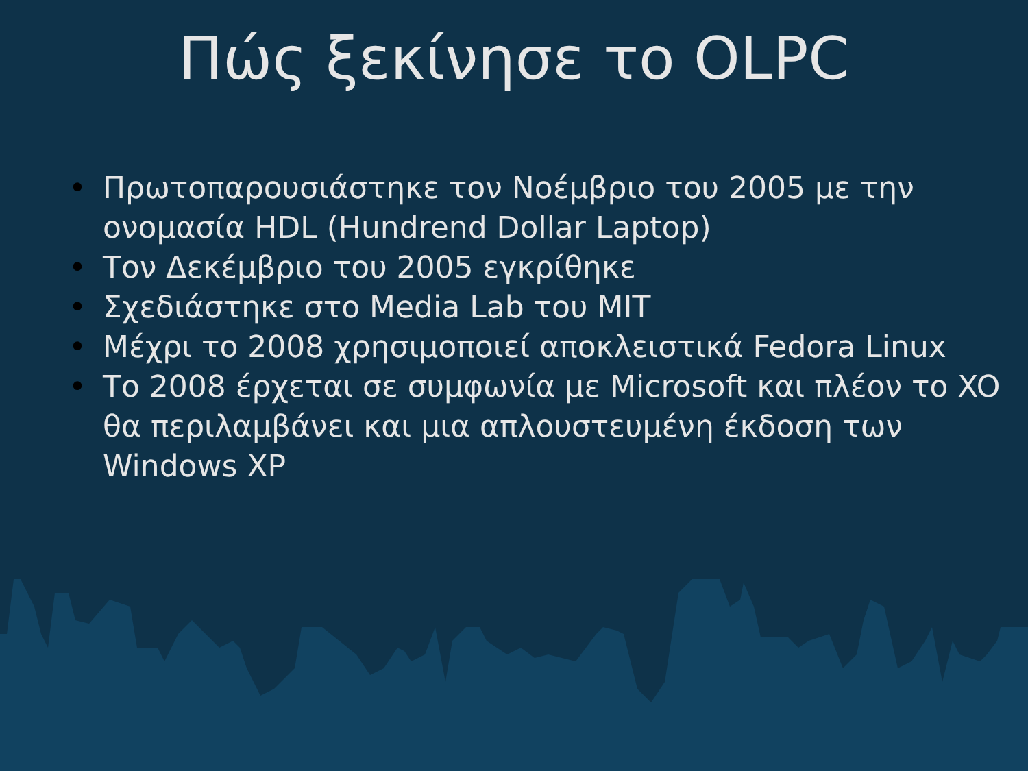Πώς ξεκίνησε το OLPC
• Πρωτοπαρουσιάστηκε τον Νοέμβριο του 2005 με την ονομασία HDL (Hundrend Dollar Laptop)
• Τον Δεκέμβριο του 2005 εγκρίθηκε
• Σχεδιάστηκε στο Media Lab του MIT
• Μέχρι το 2008 χρησιμοποιεί αποκλειστικά Fedora Linux
• Το 2008 έρχεται σε συμφωνία με Microsoft και πλέον το XO θα περιλαμβάνει και μια απλουστευμένη έκδοση των Windows XP